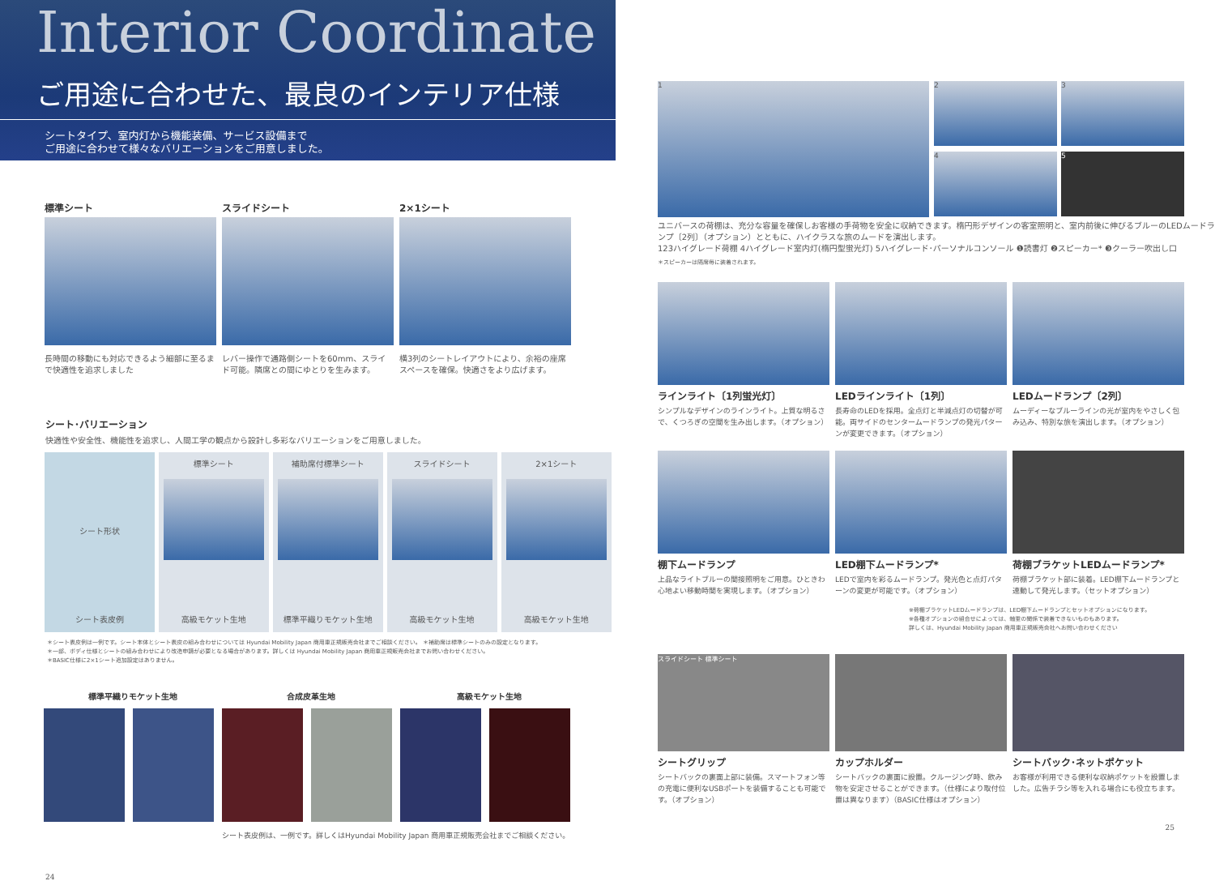Interior Coordinate
ご用途に合わせた、最良のインテリア仕様
シートタイプ、室内灯から機能装備、サービス設備まで
ご用途に合わせて様々なバリエーションをご用意しました。
標準シート
長時間の移動にも対応できるよう細部に至るまで快適性を追求しました
スライドシート
レバー操作で通路側シートを60mm、スライド可能。隣席との間にゆとりを生みます。
2×1シート
横3列のシートレイアウトにより、余裕の座席スペースを確保。快適さをより広げます。
シート･バリエーション
快適性や安全性、機能性を追求し、人間工学の観点から設計し多彩なバリエーションをご用意しました。
| シート形状 | 標準シート | 補助席付標準シート | スライドシート | 2×1シート |
| シート表皮例 | 高級モケット生地 | 標準平織りモケット生地 | 高級モケット生地 | 高級モケット生地 |
＊シート表皮例は一例です。シート本体とシート表皮の組み合わせについては Hyundai Mobility Japan 商用車正規販売会社までご相談ください。 ＊補助席は標準シートのみの設定となります。
＊一部、ボディ仕様とシートの組み合わせにより改造申請が必要となる場合があります。詳しくは Hyundai Mobility Japan 商用車正規販売会社までお問い合わせください。
＊BASIC仕様に2×1シート追加設定はありません。
標準平織りモケット生地 合成皮革生地 高級モケット生地
シート表皮例は、一例です。詳しくはHyundai Mobility Japan 商用車正規販売会社までご相談ください。
24
1
2
3
4
5
ユニバースの荷棚は、充分な容量を確保しお客様の手荷物を安全に収納できます。楕円形デザインの客室照明と、室内前後に伸びるブルーのLEDムードランプ〔2列〕（オプション）とともに、ハイクラスな旅のムードを演出します。
123ハイグレード荷棚 4ハイグレード室内灯(楕円型蛍光灯) 5ハイグレード･パーソナルコンソール ❶読書灯 ❷スピーカー* ❸クーラー吹出し口
＊スピーカーは隔席毎に装着されます。
ラインライト〔1列蛍光灯〕
シンプルなデザインのラインライト。上質な明るさで、くつろぎの空間を生み出します。（オプション）
LEDラインライト〔1列〕
長寿命のLEDを採用。全点灯と半減点灯の切替が可能。両サイドのセンタームードランプの発光パターンが変更できます。（オプション）
LEDムードランプ〔2列〕
ムーディーなブルーラインの光が室内をやさしく包み込み、特別な旅を演出します。（オプション）
棚下ムードランプ
上品なライトブルーの間接照明をご用意。ひときわ心地よい移動時間を実現します。（オプション）
LED棚下ムードランプ*
LEDで室内を彩るムードランプ。発光色と点灯パターンの変更が可能です。（オプション）
荷棚ブラケットLEDムードランプ*
荷棚ブラケット部に装着。LED棚下ムードランプと連動して発光します。（セットオプション）
※荷棚ブラケットLEDムードランプは、LED棚下ムードランプとセットオプションになります。
※各種オプションの組合せによっては、軸重の関係で装着できないものもあります。
詳しくは、Hyundai Mobility Japan 商用車正規販売会社へお問い合わせください
スライドシート 標準シート
シートグリップ
シートバックの裏面上部に装備。スマートフォン等の充電に便利なUSBポートを装備することも可能です。（オプション）
カップホルダー
シートバックの裏面に設置。クルージング時、飲み物を安定させることができます。（仕様により取付位置は異なります）（BASIC仕様はオプション）
シートバック･ネットポケット
お客様が利用できる便利な収納ポケットを設置しました。広告チラシ等を入れる場合にも役立ちます。
25